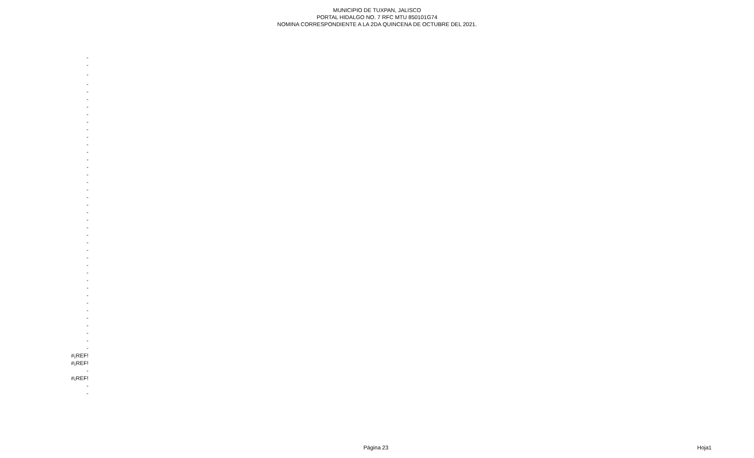MUNICIPIO DE TUXPAN, JALISCO
PORTAL HIDALGO NO. 7 RFC MTU 850101G74
NOMINA CORRESPONDIENTE A LA 2DA QUINCENA DE OCTUBRE DEL 2021.
| - |
| - |
| - |
| - |
| - |
| - |
| - |
| - |
| - |
| - |
| - |
| - |
| - |
| - |
| - |
| - |
| - |
| - |
| - |
| - |
| - |
| - |
| - |
| - |
| - |
| - |
| - |
| - |
| - |
| - |
| - |
| - |
| - |
| - |
| - |
| - |
| - |
| - |
| - |
| #¡REF! |
| #¡REF! |
| - |
| #¡REF! |
| - |
| - |
Página 23 Hoja1